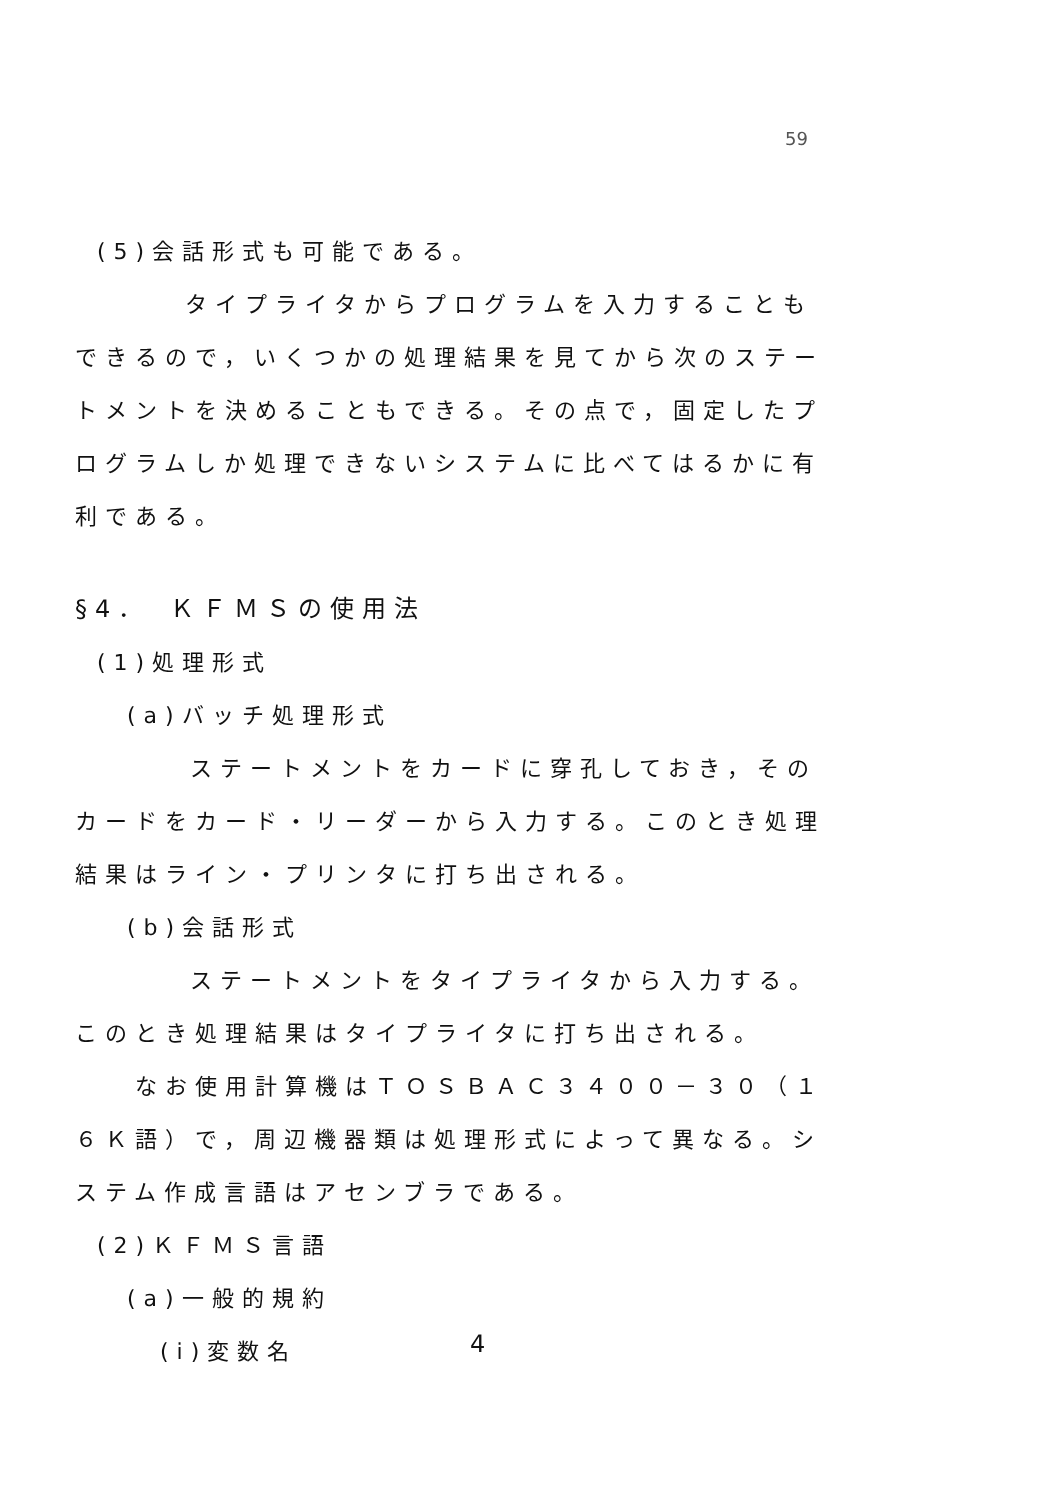59
(5)会話形式も可能である。
タイプライタからプログラムを入力することもできるので，いくつかの処理結果を見てから次のステートメントを決めることもできる。その点で，固定したプログラムしか処理できないシステムに比べてはるかに有利である。
§4．　ＫＦＭＳの使用法
(1)処理形式
(a)バッチ処理形式
ステートメントをカードに穿孔しておき，そのカードをカード・リーダーから入力する。このとき処理結果はライン・プリンタに打ち出される。
(b)会話形式
ステートメントをタイプライタから入力する。このとき処理結果はタイプライタに打ち出される。
なお使用計算機はＴＯＳＢＡＣ３４００－３０（１６Ｋ語）で，周辺機器類は処理形式によって異なる。システム作成言語はアセンブラである。
(2)ＫＦＭＳ言語
(a)一般的規約
(i)変数名
4